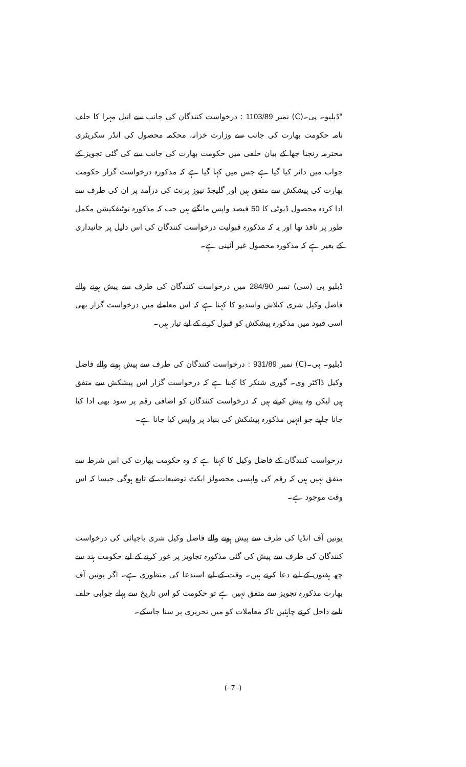"ڈبلیو۔ پی۔(C) نمبر 1103/89 : درخواست کنندگان کی جانب سے انیل مہرا کا حلف نامہ حکومت بھارت کی جانب سے وزارت خزانہ، محکمہ محصول کی انڈر سکریٹری محترمہ رنجنا جھا کے بیان حلفی میں حکومت بھارت کی جانب سے کی گئی تجویز کے جواب میں دائر کیا گیا ہے جس میں کہا گیا ہے کہ مذکورہ درخواست گزار حکومت بھارت کی پیشکش سے متفق ہیں اور گلیجڈ نیوز پرنٹ کی درآمد پر ان کی طرف سے ادا کردہ محصول ڈیوٹی کا 50 فیصد واپس مانگتے ہیں جب کہ مذکورہ نوٹیفکیشن مکمل طور پر نافذ تھا اور یہ کہ مذکورہ قبولیت درخواست کنندگان کی اس دلیل پر جانبداری کے بغیر ہے کہ مذکورہ محصول غیر آئینی ہے۔
ڈبلیو پی (سی) نمبر 284/90 میں درخواست کنندگان کی طرف سے پیش ہونے والے فاضل وکیل شری کیلاش واسدیو کا کہنا ہے کہ اس معاملے میں درخواست گزار بھی اسی قیود میں مذکورہ پیشکش کو قبول کرنے کے لیے تیار ہیں۔
ڈبلیو۔ پی۔(C) نمبر 931/89 : درخواست کنندگان کی طرف سے پیش ہونے والے فاضل وکیل ڈاکٹر وی۔ گوری شنکر کا کہنا ہے کہ درخواست گزار اس پیشکش سے متفق ہیں لیکن وہ پیش کرتے ہیں کہ درخواست کنندگان کو اضافی رقم پر سود بھی ادا کیا جانا چاہیے جو انہیں مذکورہ پیشکش کی بنیاد پر واپس کیا جانا ہے۔
درخواست کنندگان کے فاضل وکیل کا کہنا ہے کہ وہ حکومت بھارت کی اس شرط سے متفق نہیں ہیں کہ رقم کی واپسی محصولز ایکٹ توضیعات کے تابع ہوگی جیسا کہ اس وقت موجود ہے۔
یونین آف انڈیا کی طرف سے پیش ہونے والے فاضل وکیل شری باجپائی کی درخواست کنندگان کی طرف سے پیش کی گئی مذکورہ تجاویز پر غور کرنے کے لیے حکومت ہند سے چھ ہفتوں کے لیے دعا کرتے ہیں۔ وقت کے لیے استدعا کی منظوری ہے۔ اگر یونین آف بھارت مذکورہ تجویز سے متفق نہیں ہے تو حکومت کو اس تاریخ سے پہلے جوابی حلف نامے داخل کرنے چاہئیں تاکہ معاملات کو میں تحریری پر سنا جاسکے۔
(--7--)